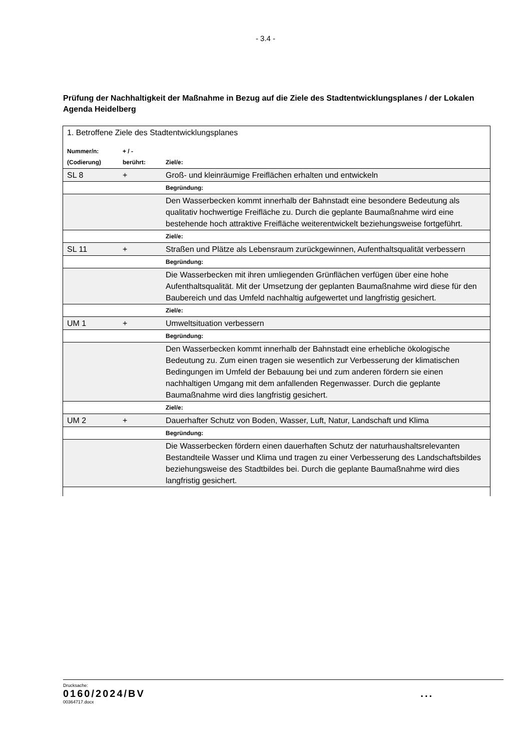- 3.4 -
Prüfung der Nachhaltigkeit der Maßnahme in Bezug auf die Ziele des Stadtentwicklungsplanes / der Lokalen Agenda Heidelberg
| 1. Betroffene Ziele des Stadtentwicklungsplanes | | |
| Nummer/n: (Codierung) | + / - berührt: | Ziel/e: |
| SL 8 | + | Groß- und kleinräumige Freiflächen erhalten und entwickeln |
| | | Begründung: |
| | | Den Wasserbecken kommt innerhalb der Bahnstadt eine besondere Bedeutung als qualitativ hochwertige Freifläche zu. Durch die geplante Baumaßnahme wird eine bestehende hoch attraktive Freifläche weiterentwickelt beziehungsweise fortgeführt. |
| | | Ziel/e: |
| SL 11 | + | Straßen und Plätze als Lebensraum zurückgewinnen, Aufenthaltsqualität verbessern |
| | | Begründung: |
| | | Die Wasserbecken mit ihren umliegenden Grünflächen verfügen über eine hohe Aufenthaltsqualität. Mit der Umsetzung der geplanten Baumaßnahme wird diese für den Baubereich und das Umfeld nachhaltig aufgewertet und langfristig gesichert. |
| | | Ziel/e: |
| UM 1 | + | Umweltsituation verbessern |
| | | Begründung: |
| | | Den Wasserbecken kommt innerhalb der Bahnstadt eine erhebliche ökologische Bedeutung zu. Zum einen tragen sie wesentlich zur Verbesserung der klimatischen Bedingungen im Umfeld der Bebauung bei und zum anderen fördern sie einen nachhaltigen Umgang mit dem anfallenden Regenwasser. Durch die geplante Baumaßnahme wird dies langfristig gesichert. |
| | | Ziel/e: |
| UM 2 | + | Dauerhafter Schutz von Boden, Wasser, Luft, Natur, Landschaft und Klima |
| | | Begründung: |
| | | Die Wasserbecken fördern einen dauerhaften Schutz der naturhaushaltsrelevanten Bestandteile Wasser und Klima und tragen zu einer Verbesserung des Landschaftsbildes beziehungsweise des Stadtbildes bei. Durch die geplante Baumaßnahme wird dies langfristig gesichert. |
Drucksache:
0160/2024/BV...
00364717.docx